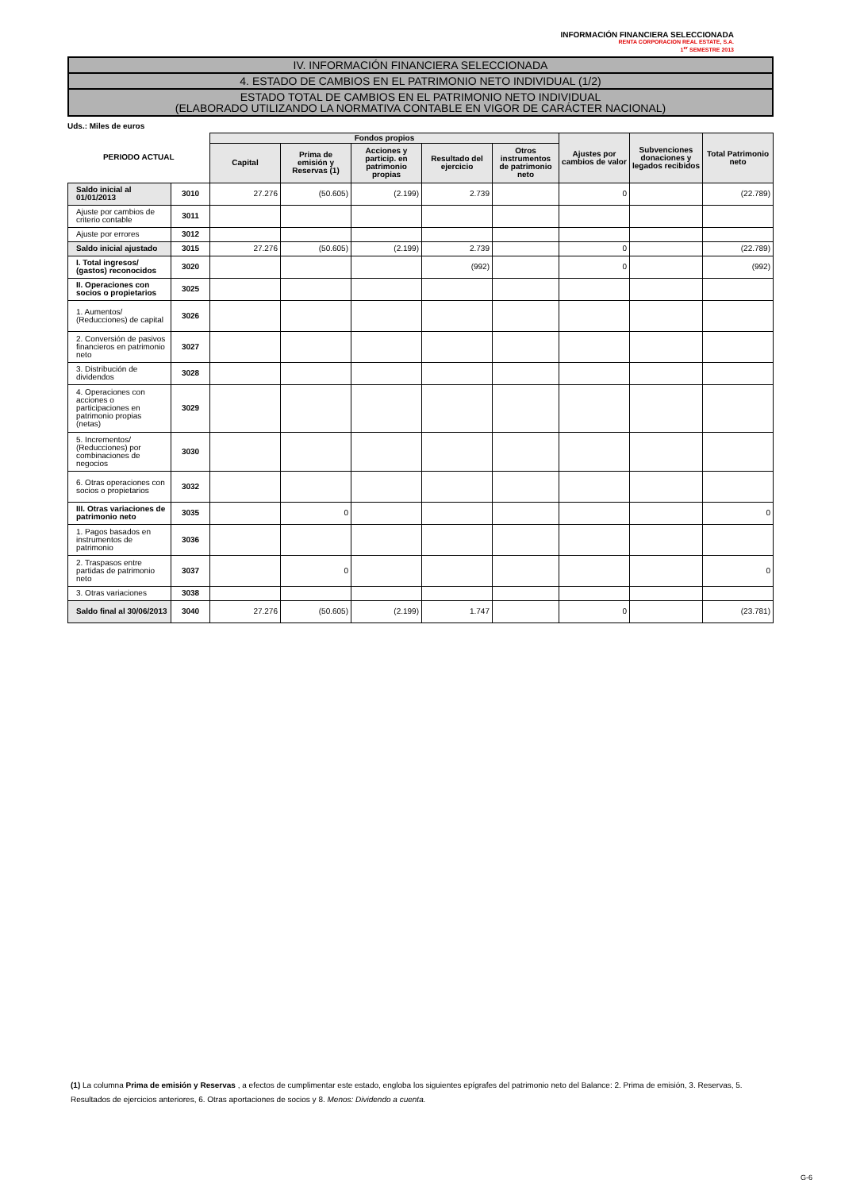INFORMACIÓN FINANCIERA SELECCIONADA
RENTA CORPORACION REAL ESTATE, S.A.
1<sup>er</sup> SEMESTRE 2013
IV. INFORMACIÓN FINANCIERA SELECCIONADA
4. ESTADO DE CAMBIOS EN EL PATRIMONIO NETO INDIVIDUAL (1/2)
ESTADO TOTAL DE CAMBIOS EN EL PATRIMONIO NETO INDIVIDUAL
(ELABORADO UTILIZANDO LA NORMATIVA CONTABLE EN VIGOR DE CARÁCTER NACIONAL)
Uds.: Miles de euros
| PERIODO ACTUAL | | Fondos propios | | | | | Ajustes por cambios de valor | Subvenciones donaciones y legados recibidos | Total Patrimonio neto |
| --- | --- | --- | --- | --- | --- | --- | --- | --- | --- |
| | | Capital | Prima de emisión y Reservas (1) | Acciones y particip. en patrimonio propias | Resultado del ejercicio | Otros instrumentos de patrimonio neto | | | |
| Saldo inicial al 01/01/2013 | 3010 | 27.276 | (50.605) | (2.199) | 2.739 | | 0 | | (22.789) |
| Ajuste por cambios de criterio contable | 3011 | | | | | | | | |
| Ajuste por errores | 3012 | | | | | | | | |
| Saldo inicial ajustado | 3015 | 27.276 | (50.605) | (2.199) | 2.739 | | 0 | | (22.789) |
| I. Total ingresos/ (gastos) reconocidos | 3020 | | | | (992) | | 0 | | (992) |
| II. Operaciones con socios o propietarios | 3025 | | | | | | | | |
| 1. Aumentos/ (Reducciones) de capital | 3026 | | | | | | | | |
| 2. Conversión de pasivos financieros en patrimonio neto | 3027 | | | | | | | | |
| 3. Distribución de dividendos | 3028 | | | | | | | | |
| 4. Operaciones con acciones o participaciones en patrimonio propias (netas) | 3029 | | | | | | | | |
| 5. Incrementos/ (Reducciones) por combinaciones de negocios | 3030 | | | | | | | | |
| 6. Otras operaciones con socios o propietarios | 3032 | | | | | | | | |
| III. Otras variaciones de patrimonio neto | 3035 | | 0 | | | | | | 0 |
| 1. Pagos basados en instrumentos de patrimonio | 3036 | | | | | | | | |
| 2. Traspasos entre partidas de patrimonio neto | 3037 | | 0 | | | | | | 0 |
| 3. Otras variaciones | 3038 | | | | | | | | |
| Saldo final al 30/06/2013 | 3040 | 27.276 | (50.605) | (2.199) | 1.747 | | 0 | | (23.781) |
(1) La columna Prima de emisión y Reservas , a efectos de cumplimentar este estado, engloba los siguientes epígrafes del patrimonio neto del Balance: 2. Prima de emisión, 3. Reservas, 5. Resultados de ejercicios anteriores, 6. Otras aportaciones de socios y 8. Menos: Dividendo a cuenta.
G-6